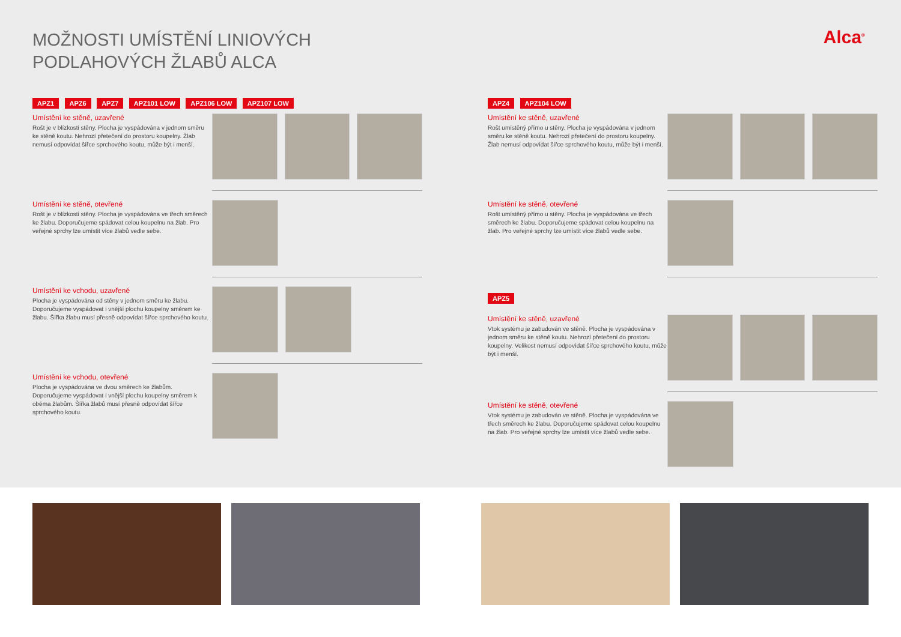MOŽNOSTI UMÍSTĚNÍ LINIOVÝCH
PODLAHOVÝCH ŽLABŮ ALCA
Alca<sup>®</sup>
APZ1 APZ6 APZ7 APZ101 LOW APZ106 LOW APZ107 LOW
Umístění ke stěně, uzavřené
Rošt je v blízkosti stěny. Plocha je vyspádována v jednom směru ke stěně koutu. Nehrozí přetečení do prostoru koupelny. Žlab nemusí odpovídat šířce sprchového koutu, může být i menší.
Umístění ke stěně, otevřené
Rošt je v blízkosti stěny. Plocha je vyspádována ve třech směrech ke žlabu. Doporučujeme spádovat celou koupelnu na žlab. Pro veřejné sprchy lze umístit více žlabů vedle sebe.
Umístění ke vchodu, uzavřené
Plocha je vyspádována od stěny v jednom směru ke žlabu. Doporučujeme vyspádovat i vnější plochu koupelny směrem ke žlabu. Šířka žlabu musí přesně odpovídat šířce sprchového koutu.
Umístění ke vchodu, otevřené
Plocha je vyspádována ve dvou směrech ke žlabům. Doporučujeme vyspádovat i vnější plochu koupelny směrem k oběma žlabům. Šířka žlabů musí přesně odpovídat šířce sprchového koutu.
APZ4 APZ104 LOW
Umístění ke stěně, uzavřené
Rošt umístěný přímo u stěny. Plocha je vyspádována v jednom směru ke stěně koutu. Nehrozí přetečení do prostoru koupelny. Žlab nemusí odpovídat šířce sprchového koutu, může být i menší.
Umístění ke stěně, otevřené
Rošt umístěný přímo u stěny. Plocha je vyspádována ve třech směrech ke žlabu. Doporučujeme spádovat celou koupelnu na žlab. Pro veřejné sprchy lze umístit více žlabů vedle sebe.
APZ5
Umístění ke stěně, uzavřené
Vtok systému je zabudován ve stěně. Plocha je vyspádována v jednom směru ke stěně koutu. Nehrozí přetečení do prostoru koupelny. Velikost nemusí odpovídat šířce sprchového koutu, může být i menší.
Umístění ke stěně, otevřené
Vtok systému je zabudován ve stěně. Plocha je vyspádována ve třech směrech ke žlabu. Doporučujeme spádovat celou koupelnu na žlab. Pro veřejné sprchy lze umístit více žlabů vedle sebe.